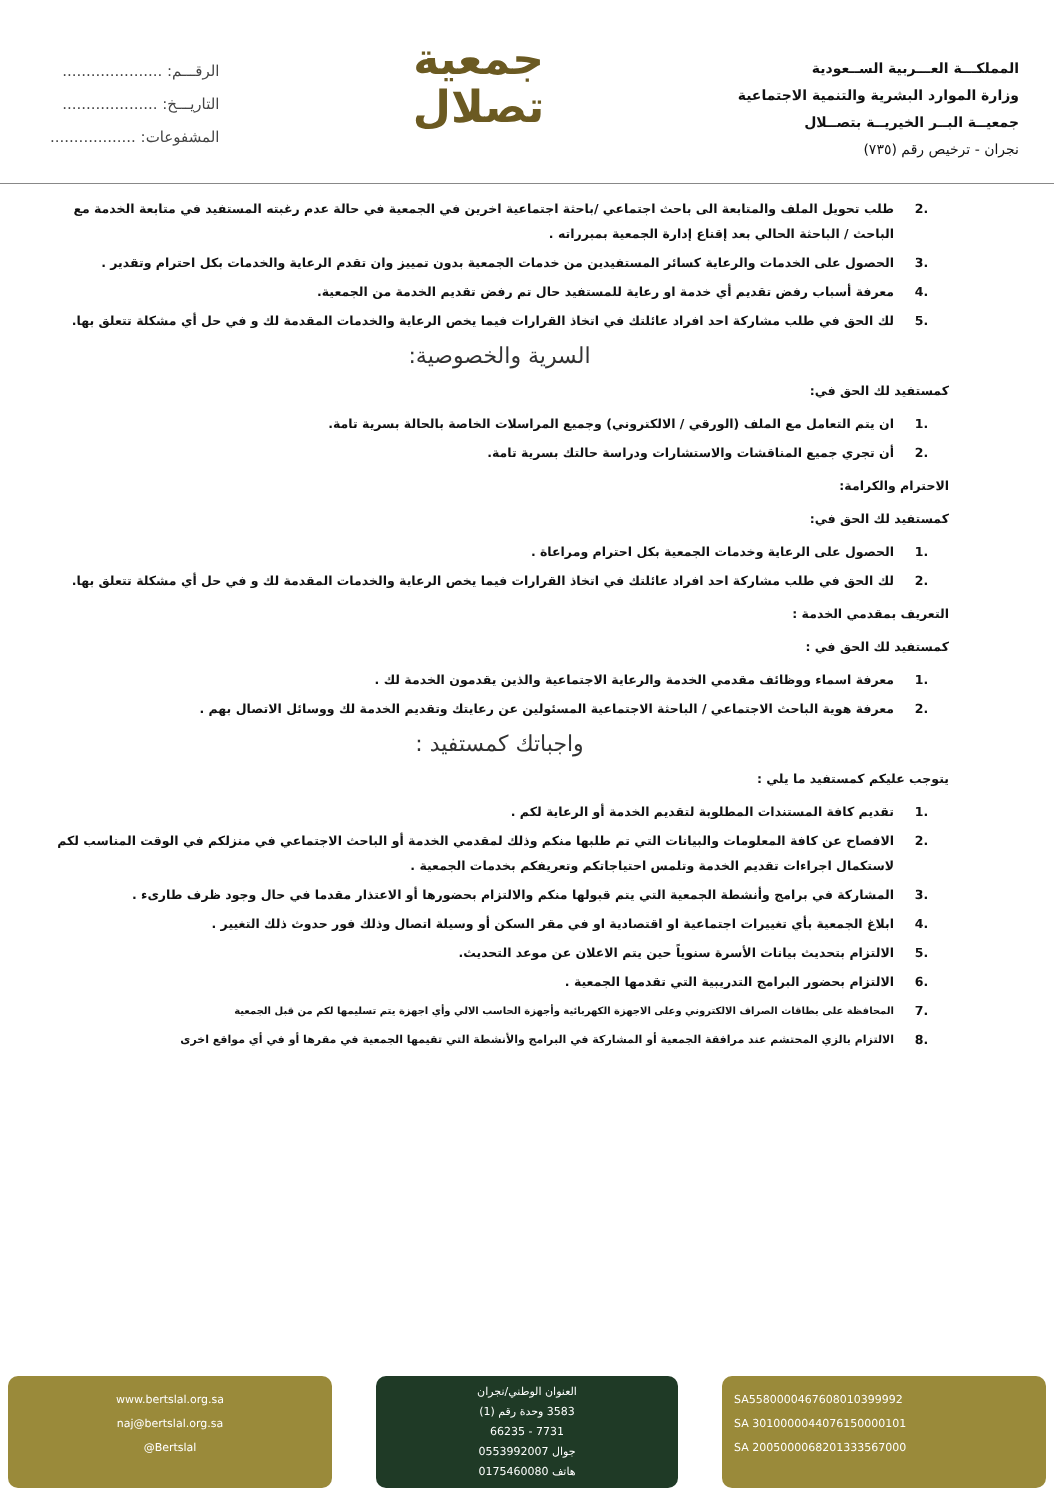المملكـــة العـــربية الســعودية
وزارة الموارد البشرية والتنمية الاجتماعية
جمعيــة البــر الخيريــة بتصــلال
نجران - ترخيص رقم (٧٣٥)
جمعية
تصلال
الرقـــم: .....................
التاريـــخ: ....................
المشفوعات: ..................
.2 طلب تحويل الملف والمتابعة الى باحث اجتماعي /باحثة اجتماعية اخرين في الجمعية في حالة عدم رغبته المستفيد في متابعة الخدمة مع الباحث / الباحثة الحالي بعد إقناع إدارة الجمعية بمبرراته .
.3 الحصول على الخدمات والرعاية كسائر المستفيدين من خدمات الجمعية بدون تمييز وان تقدم الرعاية والخدمات بكل احترام وتقدير .
.4 معرفة أسباب رفض تقديم أي خدمة او رعاية للمستفيد حال تم رفض تقديم الخدمة من الجمعية.
.5 لك الحق في طلب مشاركة احد افراد عائلتك في اتخاذ القرارات فيما يخص الرعاية والخدمات المقدمة لك و في حل أي مشكلة تتعلق بها.
السرية والخصوصية:
كمستفيد لك الحق في:
.1 ان يتم التعامل مع الملف (الورقي / الالكتروني) وجميع المراسلات الخاصة بالحالة بسرية تامة.
.2 أن تجري جميع المناقشات والاستشارات ودراسة حالتك بسرية تامة.
الاحترام والكرامة:
كمستفيد لك الحق في:
.1 الحصول على الرعاية وخدمات الجمعية بكل احترام ومراعاة .
.2 لك الحق في طلب مشاركة احد افراد عائلتك في اتخاذ القرارات فيما يخص الرعاية والخدمات المقدمة لك و في حل أي مشكلة تتعلق بها.
التعريف بمقدمي الخدمة :
كمستفيد لك الحق في :
.1 معرفة اسماء ووظائف مقدمي الخدمة والرعاية الاجتماعية والذين يقدمون الخدمة لك .
.2 معرفة هوية الباحث الاجتماعي / الباحثة الاجتماعية المسئولين عن رعايتك وتقديم الخدمة لك ووسائل الاتصال بهم .
واجباتك كمستفيد :
يتوجب عليكم كمستفيد ما يلي :
.1 تقديم كافة المستندات المطلوبة لتقديم الخدمة أو الرعاية لكم .
.2 الافصاح عن كافة المعلومات والبيانات التي تم طلبها منكم وذلك لمقدمي الخدمة أو الباحث الاجتماعي في منزلكم في الوقت المناسب لكم لاستكمال اجراءات تقديم الخدمة وتلمس احتياجاتكم وتعريفكم بخدمات الجمعية .
.3 المشاركة في برامج وأنشطة الجمعية التي يتم قبولها منكم والالتزام بحضورها أو الاعتذار مقدما في حال وجود ظرف طارىء .
.4 ابلاغ الجمعية بأي تغييرات اجتماعية او اقتصادية او في مقر السكن أو وسيلة اتصال وذلك فور حدوث ذلك التغيير .
.5 الالتزام بتحديث بيانات الأسرة سنوياً حين يتم الاعلان عن موعد التحديث.
.6 الالتزام بحضور البرامج التدريبية التي تقدمها الجمعية .
.7
المحافظة على بطاقات الصراف الالكتروني وعلى الاجهزة الكهربائية وأجهزة الحاسب الالي وأي اجهزة يتم تسليمها لكم من قبل الجمعية
.8 الالتزام بالزي المحتشم عند مرافقة الجمعية أو المشاركة في البرامج والأنشطة التي تقيمها الجمعية في مقرها أو في أي مواقع اخرى
SA5580000467608010399992
SA 3010000044076150000101
SA 2005000068201333567000
العنوان الوطني/نجران
3583 وحدة رقم (1)
7731 - 66235
جوال 0553992007
هاتف 0175460080
www.bertslal.org.sa
naj@bertslal.org.sa
@Bertslal